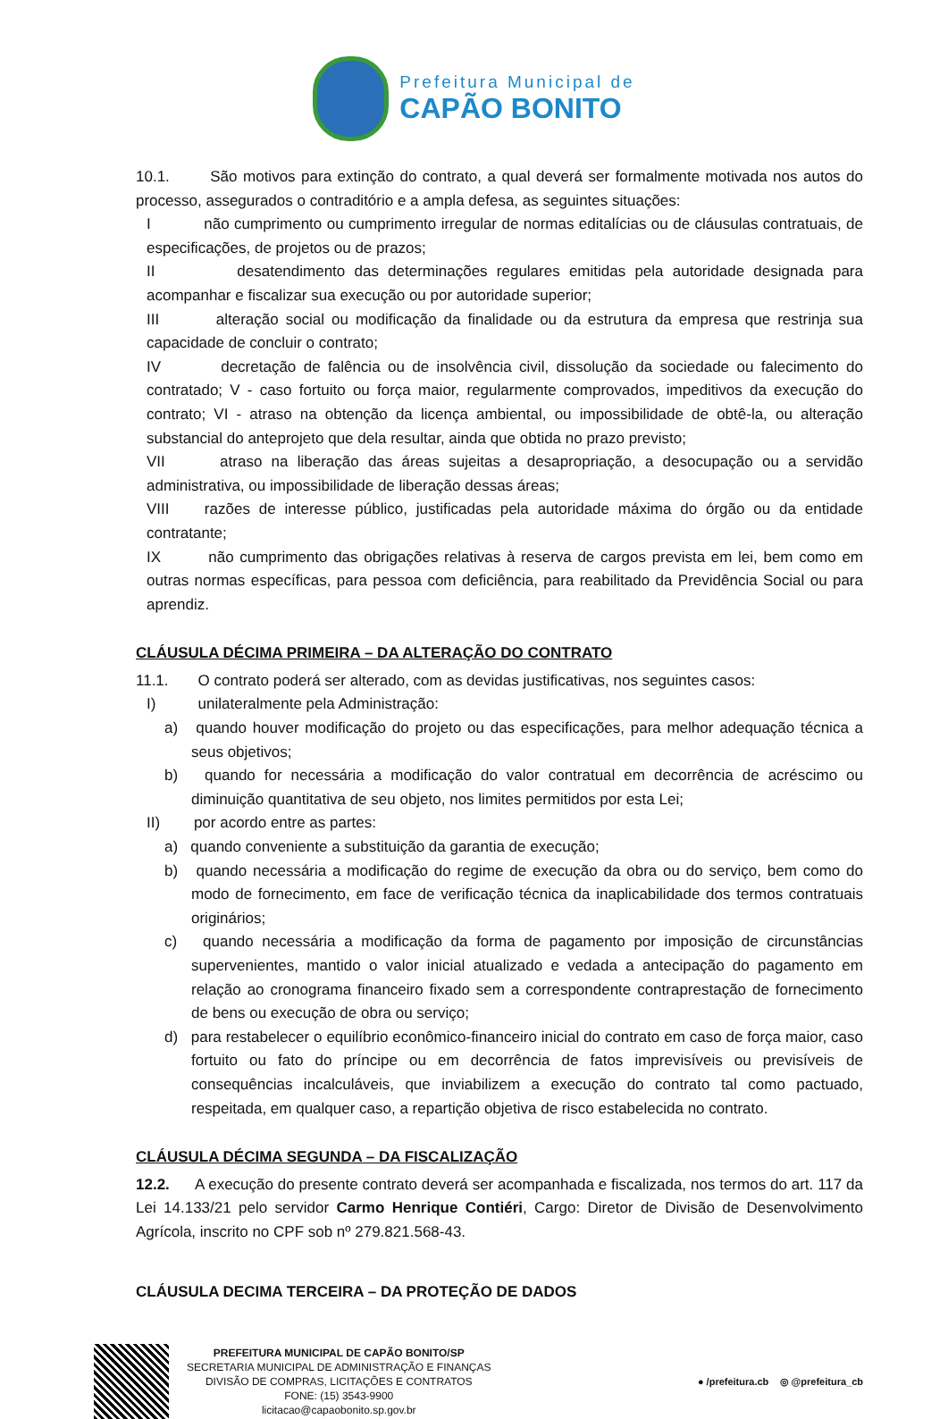Prefeitura Municipal de
CAPÃO BONITO
10.1. São motivos para extinção do contrato, a qual deverá ser formalmente motivada nos autos do processo, assegurados o contraditório e a ampla defesa, as seguintes situações:
I não cumprimento ou cumprimento irregular de normas editalícias ou de cláusulas contratuais, de especificações, de projetos ou de prazos;
II desatendimento das determinações regulares emitidas pela autoridade designada para acompanhar e fiscalizar sua execução ou por autoridade superior;
III alteração social ou modificação da finalidade ou da estrutura da empresa que restrinja sua capacidade de concluir o contrato;
IV decretação de falência ou de insolvência civil, dissolução da sociedade ou falecimento do contratado; V - caso fortuito ou força maior, regularmente comprovados, impeditivos da execução do contrato; VI - atraso na obtenção da licença ambiental, ou impossibilidade de obtê-la, ou alteração substancial do anteprojeto que dela resultar, ainda que obtida no prazo previsto;
VII atraso na liberação das áreas sujeitas a desapropriação, a desocupação ou a servidão administrativa, ou impossibilidade de liberação dessas áreas;
VIII razões de interesse público, justificadas pela autoridade máxima do órgão ou da entidade contratante;
IX não cumprimento das obrigações relativas à reserva de cargos prevista em lei, bem como em outras normas específicas, para pessoa com deficiência, para reabilitado da Previdência Social ou para aprendiz.
CLÁUSULA DÉCIMA PRIMEIRA – DA ALTERAÇÃO DO CONTRATO
11.1. O contrato poderá ser alterado, com as devidas justificativas, nos seguintes casos:
I) unilateralmente pela Administração:
a) quando houver modificação do projeto ou das especificações, para melhor adequação técnica a seus objetivos;
b) quando for necessária a modificação do valor contratual em decorrência de acréscimo ou diminuição quantitativa de seu objeto, nos limites permitidos por esta Lei;
II) por acordo entre as partes:
a) quando conveniente a substituição da garantia de execução;
b) quando necessária a modificação do regime de execução da obra ou do serviço, bem como do modo de fornecimento, em face de verificação técnica da inaplicabilidade dos termos contratuais originários;
c) quando necessária a modificação da forma de pagamento por imposição de circunstâncias supervenientes, mantido o valor inicial atualizado e vedada a antecipação do pagamento em relação ao cronograma financeiro fixado sem a correspondente contraprestação de fornecimento de bens ou execução de obra ou serviço;
d) para restabelecer o equilíbrio econômico-financeiro inicial do contrato em caso de força maior, caso fortuito ou fato do príncipe ou em decorrência de fatos imprevisíveis ou previsíveis de consequências incalculáveis, que inviabilizem a execução do contrato tal como pactuado, respeitada, em qualquer caso, a repartição objetiva de risco estabelecida no contrato.
CLÁUSULA DÉCIMA SEGUNDA – DA FISCALIZAÇÃO
12.2. A execução do presente contrato deverá ser acompanhada e fiscalizada, nos termos do art. 117 da Lei 14.133/21 pelo servidor Carmo Henrique Contiéri, Cargo: Diretor de Divisão de Desenvolvimento Agrícola, inscrito no CPF sob nº 279.821.568-43.
CLÁUSULA DECIMA TERCEIRA – DA PROTEÇÃO DE DADOS
PREFEITURA MUNICIPAL DE CAPÃO BONITO/SP
SECRETARIA MUNICIPAL DE ADMINISTRAÇÃO E FINANÇAS
DIVISÃO DE COMPRAS, LICITAÇÕES E CONTRATOS
FONE: (15) 3543-9900
licitacao@capaobonito.sp.gov.br
● /prefeitura.cb ◎ @prefeitura_cb